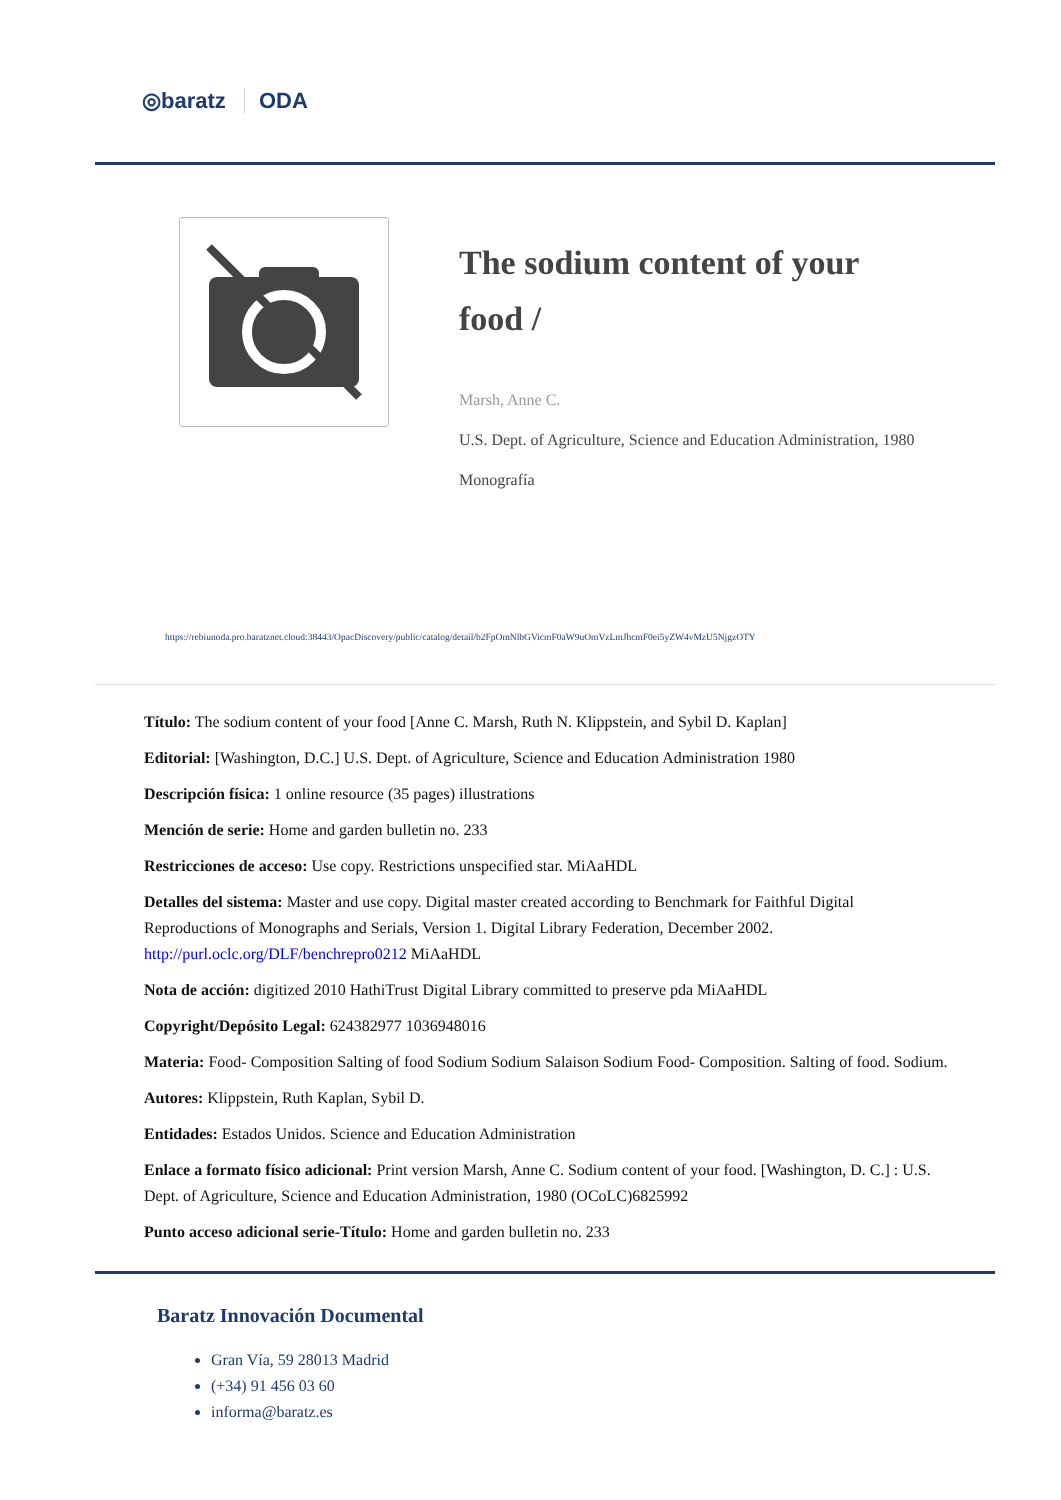◎baratz ODA
The sodium content of your food /
Marsh, Anne C.
U.S. Dept. of Agriculture, Science and Education Administration, 1980
Monografía
https://rebiunoda.pro.baratznet.cloud:38443/OpacDiscovery/public/catalog/detail/b2FpOmNlbGVicmF0aW9uOmVzLmJhcmF0ei5yZW4vMzU5NjgzOTY
Título: The sodium content of your food [Anne C. Marsh, Ruth N. Klippstein, and Sybil D. Kaplan]
Editorial: [Washington, D.C.] U.S. Dept. of Agriculture, Science and Education Administration 1980
Descripción física: 1 online resource (35 pages) illustrations
Mención de serie: Home and garden bulletin no. 233
Restricciones de acceso: Use copy. Restrictions unspecified star. MiAaHDL
Detalles del sistema: Master and use copy. Digital master created according to Benchmark for Faithful Digital Reproductions of Monographs and Serials, Version 1. Digital Library Federation, December 2002. http://purl.oclc.org/DLF/benchrepro0212 MiAaHDL
Nota de acción: digitized 2010 HathiTrust Digital Library committed to preserve pda MiAaHDL
Copyright/Depósito Legal: 624382977 1036948016
Materia: Food- Composition Salting of food Sodium Sodium Salaison Sodium Food- Composition. Salting of food. Sodium.
Autores: Klippstein, Ruth Kaplan, Sybil D.
Entidades: Estados Unidos. Science and Education Administration
Enlace a formato físico adicional: Print version Marsh, Anne C. Sodium content of your food. [Washington, D. C.] : U.S. Dept. of Agriculture, Science and Education Administration, 1980 (OCoLC)6825992
Punto acceso adicional serie-Título: Home and garden bulletin no. 233
Baratz Innovación Documental
Gran Vía, 59 28013 Madrid
(+34) 91 456 03 60
informa@baratz.es